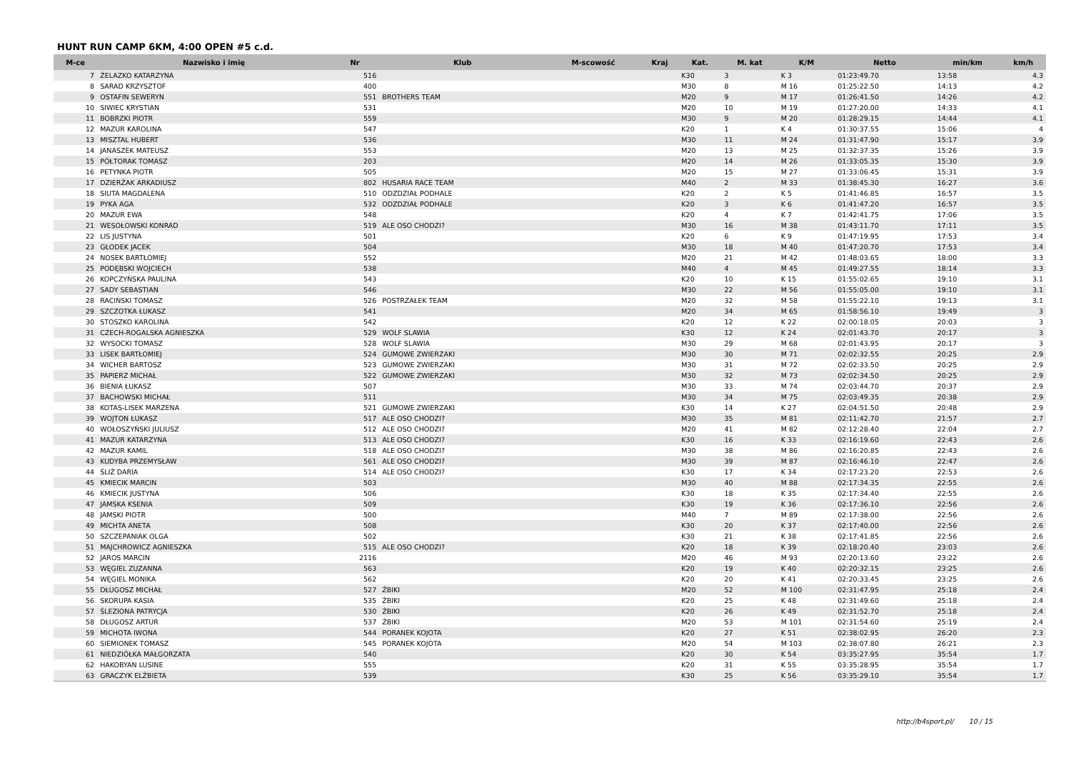HUNT RUN CAMP 6KM, 4:00 OPEN #5 c.d.
| M-ce | Nazwisko i imię | Nr | Klub | M-scowość | Kraj | Kat. | M. kat | K/M | Netto | min/km | km/h |
| --- | --- | --- | --- | --- | --- | --- | --- | --- | --- | --- | --- |
| 7 | ŻELAZKO KATARZYNA | 516 | | | | K30 | 3 | K 3 | 01:23:49.70 | 13:58 | 4.3 |
| 8 | SARAD KRZYSZTOF | 400 | | | | M30 | 8 | M 16 | 01:25:22.50 | 14:13 | 4.2 |
| 9 | OSTAFIN SEWERYN | 551 | BROTHERS TEAM | | | M20 | 9 | M 17 | 01:26:41.50 | 14:26 | 4.2 |
| 10 | SIWIEC KRYSTIAN | 531 | | | | M20 | 10 | M 19 | 01:27:20.00 | 14:33 | 4.1 |
| 11 | BOBRZKI PIOTR | 559 | | | | M30 | 9 | M 20 | 01:28:29.15 | 14:44 | 4.1 |
| 12 | MAZUR KAROLINA | 547 | | | | K20 | 1 | K 4 | 01:30:37.55 | 15:06 | 4 |
| 13 | MISZTAL HUBERT | 536 | | | | M30 | 11 | M 24 | 01:31:47.90 | 15:17 | 3.9 |
| 14 | JANASZEK MATEUSZ | 553 | | | | M20 | 13 | M 25 | 01:32:37.35 | 15:26 | 3.9 |
| 15 | PÓŁTORAK TOMASZ | 203 | | | | M20 | 14 | M 26 | 01:33:05.35 | 15:30 | 3.9 |
| 16 | PETYNKA PIOTR | 505 | | | | M20 | 15 | M 27 | 01:33:06.45 | 15:31 | 3.9 |
| 17 | DZIERŻAK ARKADIUSZ | 802 | HUSARIA RACE TEAM | | | M40 | 2 | M 33 | 01:38:45.30 | 16:27 | 3.6 |
| 18 | SIUTA MAGDALENA | 510 | ODZDZIAŁ PODHALE | | | K20 | 2 | K 5 | 01:41:46.85 | 16:57 | 3.5 |
| 19 | PYKA AGA | 532 | ODZDZIAŁ PODHALE | | | K20 | 3 | K 6 | 01:41:47.20 | 16:57 | 3.5 |
| 20 | MAZUR EWA | 548 | | | | K20 | 4 | K 7 | 01:42:41.75 | 17:06 | 3.5 |
| 21 | WESOŁOWSKI KONRAD | 519 | ALE OSO CHODZI? | | | M30 | 16 | M 38 | 01:43:11.70 | 17:11 | 3.5 |
| 22 | LIS JUSTYNA | 501 | | | | K20 | 6 | K 9 | 01:47:19.95 | 17:53 | 3.4 |
| 23 | GŁODEK JACEK | 504 | | | | M30 | 18 | M 40 | 01:47:20.70 | 17:53 | 3.4 |
| 24 | NOSEK BARTŁOMIEJ | 552 | | | | M20 | 21 | M 42 | 01:48:03.65 | 18:00 | 3.3 |
| 25 | PODĘBSKI WOJCIECH | 538 | | | | M40 | 4 | M 45 | 01:49:27.55 | 18:14 | 3.3 |
| 26 | KOPCZYŃSKA PAULINA | 543 | | | | K20 | 10 | K 15 | 01:55:02.65 | 19:10 | 3.1 |
| 27 | SADY SEBASTIAN | 546 | | | | M30 | 22 | M 56 | 01:55:05.00 | 19:10 | 3.1 |
| 28 | RACIŃSKI TOMASZ | 526 | POSTRZAŁEK TEAM | | | M20 | 32 | M 58 | 01:55:22.10 | 19:13 | 3.1 |
| 29 | SZCZOTKA ŁUKASZ | 541 | | | | M20 | 34 | M 65 | 01:58:56.10 | 19:49 | 3 |
| 30 | STOSZKO KAROLINA | 542 | | | | K20 | 12 | K 22 | 02:00:18.05 | 20:03 | 3 |
| 31 | CZECH-ROGALSKA AGNIESZKA | 529 | WOLF SLAWIA | | | K30 | 12 | K 24 | 02:01:43.70 | 20:17 | 3 |
| 32 | WYSOCKI TOMASZ | 528 | WOLF SLAWIA | | | M30 | 29 | M 68 | 02:01:43.95 | 20:17 | 3 |
| 33 | LISEK BARTŁOMIEJ | 524 | GUMOWE ZWIERZAKI | | | M30 | 30 | M 71 | 02:02:32.55 | 20:25 | 2.9 |
| 34 | WICHER BARTOSZ | 523 | GUMOWE ZWIERZAKI | | | M30 | 31 | M 72 | 02:02:33.50 | 20:25 | 2.9 |
| 35 | PAPIERZ MICHAŁ | 522 | GUMOWE ZWIERZAKI | | | M30 | 32 | M 73 | 02:02:34.50 | 20:25 | 2.9 |
| 36 | BIENIA ŁUKASZ | 507 | | | | M30 | 33 | M 74 | 02:03:44.70 | 20:37 | 2.9 |
| 37 | BACHOWSKI MICHAŁ | 511 | | | | M30 | 34 | M 75 | 02:03:49.35 | 20:38 | 2.9 |
| 38 | KOTAS-LISEK MARZENA | 521 | GUMOWE ZWIERZAKI | | | K30 | 14 | K 27 | 02:04:51.50 | 20:48 | 2.9 |
| 39 | WOJTON ŁUKASZ | 517 | ALE OSO CHODZI? | | | M30 | 35 | M 81 | 02:11:42.70 | 21:57 | 2.7 |
| 40 | WOŁOSZYŃSKI JULIUSZ | 512 | ALE OSO CHODZI? | | | M20 | 41 | M 82 | 02:12:28.40 | 22:04 | 2.7 |
| 41 | MAZUR KATARZYNA | 513 | ALE OSO CHODZI? | | | K30 | 16 | K 33 | 02:16:19.60 | 22:43 | 2.6 |
| 42 | MAZUR KAMIL | 518 | ALE OSO CHODZI? | | | M30 | 38 | M 86 | 02:16:20.85 | 22:43 | 2.6 |
| 43 | KUDYBA PRZEMYSŁAW | 561 | ALE OSO CHODZI? | | | M30 | 39 | M 87 | 02:16:46.10 | 22:47 | 2.6 |
| 44 | ŚLIŻ DARIA | 514 | ALE OSO CHODZI? | | | K30 | 17 | K 34 | 02:17:23.20 | 22:53 | 2.6 |
| 45 | KMIECIK MARCIN | 503 | | | | M30 | 40 | M 88 | 02:17:34.35 | 22:55 | 2.6 |
| 46 | KMIECIK JUSTYNA | 506 | | | | K30 | 18 | K 35 | 02:17:34.40 | 22:55 | 2.6 |
| 47 | JAMSKA KSENIA | 509 | | | | K30 | 19 | K 36 | 02:17:36.10 | 22:56 | 2.6 |
| 48 | JAMSKI PIOTR | 500 | | | | M40 | 7 | M 89 | 02:17:38.00 | 22:56 | 2.6 |
| 49 | MICHTA ANETA | 508 | | | | K30 | 20 | K 37 | 02:17:40.00 | 22:56 | 2.6 |
| 50 | SZCZEPANIAK OLGA | 502 | | | | K30 | 21 | K 38 | 02:17:41.85 | 22:56 | 2.6 |
| 51 | MAJCHROWICZ AGNIESZKA | 515 | ALE OSO CHODZI? | | | K20 | 18 | K 39 | 02:18:20.40 | 23:03 | 2.6 |
| 52 | JAROS MARCIN | 2116 | | | | M20 | 46 | M 93 | 02:20:13.60 | 23:22 | 2.6 |
| 53 | WĘGIEL ZUZANNA | 563 | | | | K20 | 19 | K 40 | 02:20:32.15 | 23:25 | 2.6 |
| 54 | WĘGIEL MONIKA | 562 | | | | K20 | 20 | K 41 | 02:20:33.45 | 23:25 | 2.6 |
| 55 | DŁUGOSZ MICHAŁ | 527 | ŻBIKI | | | M20 | 52 | M 100 | 02:31:47.95 | 25:18 | 2.4 |
| 56 | SKORUPA KASIA | 535 | ŻBIKI | | | K20 | 25 | K 48 | 02:31:49.60 | 25:18 | 2.4 |
| 57 | ŚLEZIONA PATRYCJA | 530 | ŻBIKI | | | K20 | 26 | K 49 | 02:31:52.70 | 25:18 | 2.4 |
| 58 | DŁUGOSZ ARTUR | 537 | ŻBIKI | | | M20 | 53 | M 101 | 02:31:54.60 | 25:19 | 2.4 |
| 59 | MICHOTA IWONA | 544 | PORANEK KOJOTA | | | K20 | 27 | K 51 | 02:38:02.95 | 26:20 | 2.3 |
| 60 | SIEMIONEK TOMASZ | 545 | PORANEK KOJOTA | | | M20 | 54 | M 103 | 02:38:07.80 | 26:21 | 2.3 |
| 61 | NIEDZIÓŁKA MAŁGORZATA | 540 | | | | K20 | 30 | K 54 | 03:35:27.95 | 35:54 | 1.7 |
| 62 | HAKOBYAN LUSINE | 555 | | | | K20 | 31 | K 55 | 03:35:28.95 | 35:54 | 1.7 |
| 63 | GRACZYK ELŻBIETA | 539 | | | | K30 | 25 | K 56 | 03:35:29.10 | 35:54 | 1.7 |
http://b4sport.pl/ 10 / 15